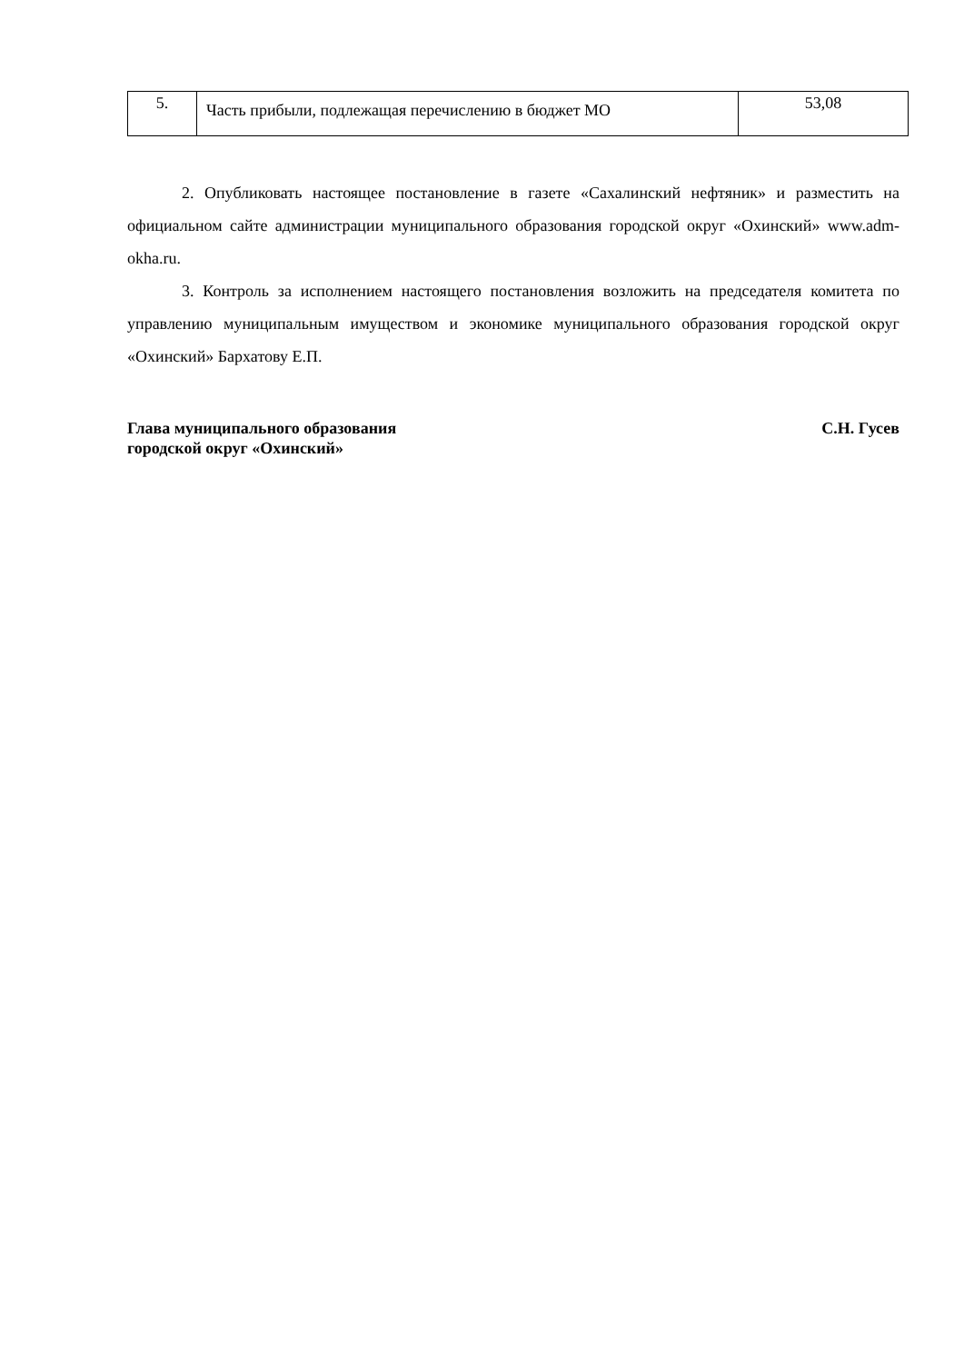| 5. | Часть прибыли, подлежащая перечислению в бюджет МО | 53,08 |
2. Опубликовать настоящее постановление в газете «Сахалинский нефтяник» и разместить на официальном сайте администрации муниципального образования городской округ «Охинский» www.adm-okha.ru.
3. Контроль за исполнением настоящего постановления возложить на председателя комитета по управлению муниципальным имуществом и экономике муниципального образования городской округ «Охинский» Бархатову Е.П.
Глава муниципального образования
городской округ «Охинский»
С.Н. Гусев